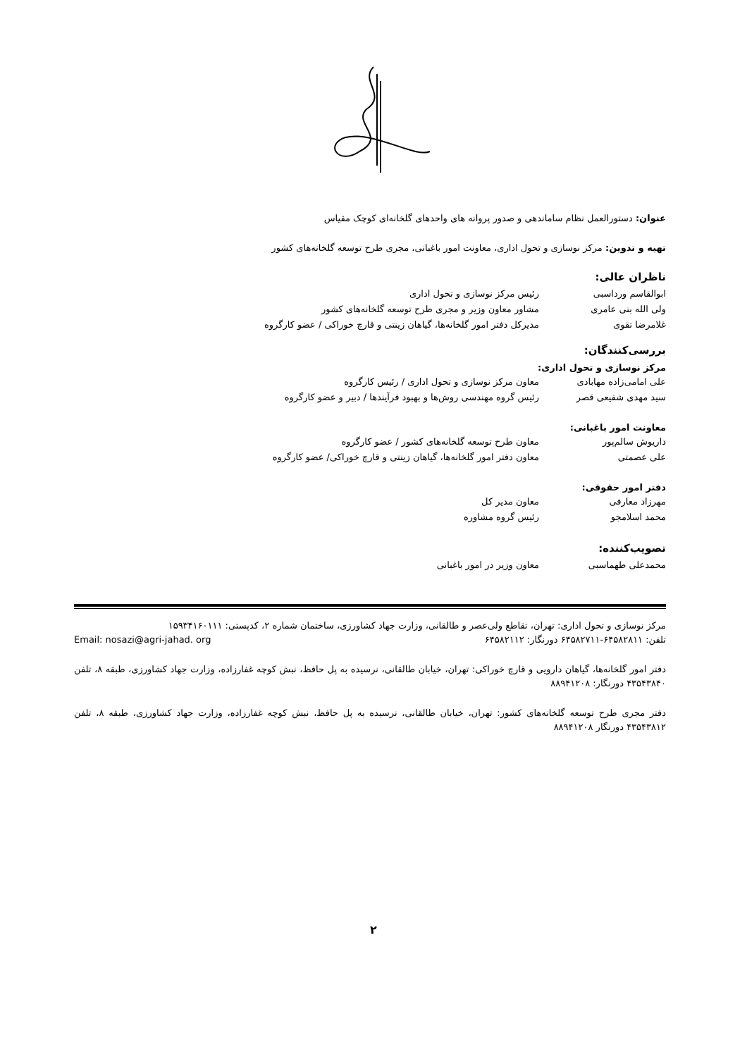عنوان: دستورالعمل نظام ساماندهی و صدور پروانه های واحدهای گلخانه‌ای کوچک مقیاس
تهیه و تدوین: مرکز نوسازی و تحول اداری، معاونت امور باغبانی، مجری طرح توسعه گلخانه‌های کشور
ناظران عالی:
ابوالقاسم ورداسبی رئیس مرکز نوسازی و تحول اداری
ولی الله بنی عامری مشاور معاون وزیر و مجری طرح توسعه گلخانه‌های کشور
غلامرضا تقوی مدیرکل دفتر امور گلخانه‌ها، گیاهان زینتی و قارچ خوراکی / عضو کارگروه
بررسی‌کنندگان:
مرکز نوسازی و تحول اداری:
علی امامی‌زاده مهابادی معاون مرکز نوسازی و تحول اداری / رئیس کارگروه
سید مهدی شفیعی قصر رئیس گروه مهندسی روش‌ها و بهبود فرآیندها / دبیر و عضو کارگروه
معاونت امور باغبانی:
داریوش سالم‌پور معاون طرح توسعه گلخانه‌های کشور / عضو کارگروه
علی عصمتی معاون دفتر امور گلخانه‌ها، گیاهان زینتی و قارچ خوراکی/ عضو کارگروه
دفتر امور حقوقی:
مهرزاد معارفی معاون مدیر کل
محمد اسلامجو رئیس گروه مشاوره
تصویب‌کننده:
محمدعلی طهماسبی معاون وزیر در امور باغبانی
مرکز نوسازی و تحول اداری: تهران، تقاطع ولی‌عصر و طالقانی، وزارت جهاد کشاورزی، ساختمان شماره ۲، کدپستی: ۱۵۹۳۴۱۶۰۱۱۱
تلفن: ۶۴۵۸۲۸۱۱-۶۴۵۸۲۷۱۱ دورنگار: ۶۴۵۸۲۱۱۲ Email: nosazi@agri-jahad. org
دفتر امور گلخانه‌ها، گیاهان دارویی و قارچ خوراکی: تهران، خیابان طالقانی، نرسیده به پل حافظ، نبش کوچه غفارزاده، وزارت جهاد کشاورزی، طبقه ۸، تلفن ۴۳۵۴۳۸۴۰ دورنگار: ۸۸۹۴۱۲۰۸
دفتر مجری طرح توسعه گلخانه‌های کشور: تهران، خیابان طالقانی، نرسیده به پل حافظ، نبش کوچه غفارزاده، وزارت جهاد کشاورزی، طبقه ۸، تلفن ۴۳۵۴۳۸۱۲ دورنگار ۸۸۹۴۱۲۰۸
۲